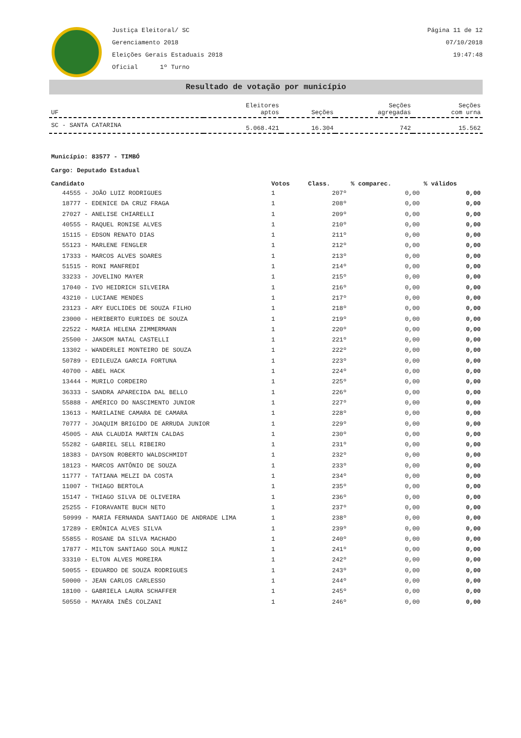Justiça Eleitoral/ SC
Gerenciamento 2018
Eleições Gerais Estaduais 2018
Oficial 1º Turno
Página 11 de 12
07/10/2018
19:47:48
Resultado de votação por município
| UF | Eleitores aptos | Seções | Seções agregadas | Seções com urna |
| --- | --- | --- | --- | --- |
| SC - SANTA CATARINA | 5.068.421 | 16.304 | 742 | 15.562 |
Município: 83577 - TIMBÓ
Cargo: Deputado Estadual
| Candidato | Votos | Class. | % comparec. | % válidos |
| --- | --- | --- | --- | --- |
| 44555 - JOÃO LUIZ RODRIGUES | 1 | 207º | 0,00 | 0,00 |
| 18777 - EDENICE DA CRUZ FRAGA | 1 | 208º | 0,00 | 0,00 |
| 27027 - ANELISE CHIARELLI | 1 | 209º | 0,00 | 0,00 |
| 40555 - RAQUEL RONISE ALVES | 1 | 210º | 0,00 | 0,00 |
| 15115 - EDSON RENATO DIAS | 1 | 211º | 0,00 | 0,00 |
| 55123 - MARLENE FENGLER | 1 | 212º | 0,00 | 0,00 |
| 17333 - MARCOS ALVES SOARES | 1 | 213º | 0,00 | 0,00 |
| 51515 - RONI MANFREDI | 1 | 214º | 0,00 | 0,00 |
| 33233 - JOVELINO MAYER | 1 | 215º | 0,00 | 0,00 |
| 17040 - IVO HEIDRICH SILVEIRA | 1 | 216º | 0,00 | 0,00 |
| 43210 - LUCIANE MENDES | 1 | 217º | 0,00 | 0,00 |
| 23123 - ARY EUCLIDES DE SOUZA FILHO | 1 | 218º | 0,00 | 0,00 |
| 23000 - HERIBERTO EURIDES DE SOUZA | 1 | 219º | 0,00 | 0,00 |
| 22522 - MARIA HELENA ZIMMERMANN | 1 | 220º | 0,00 | 0,00 |
| 25500 - JAKSOM NATAL CASTELLI | 1 | 221º | 0,00 | 0,00 |
| 13302 - WANDERLEI MONTEIRO DE SOUZA | 1 | 222º | 0,00 | 0,00 |
| 50789 - EDILEUZA GARCIA FORTUNA | 1 | 223º | 0,00 | 0,00 |
| 40700 - ABEL HACK | 1 | 224º | 0,00 | 0,00 |
| 13444 - MURILO CORDEIRO | 1 | 225º | 0,00 | 0,00 |
| 36333 - SANDRA APARECIDA DAL BELLO | 1 | 226º | 0,00 | 0,00 |
| 55888 - AMÉRICO DO NASCIMENTO JUNIOR | 1 | 227º | 0,00 | 0,00 |
| 13613 - MARILAINE CAMARA DE CAMARA | 1 | 228º | 0,00 | 0,00 |
| 70777 - JOAQUIM BRIGIDO DE ARRUDA JUNIOR | 1 | 229º | 0,00 | 0,00 |
| 45005 - ANA CLAUDIA MARTIN CALDAS | 1 | 230º | 0,00 | 0,00 |
| 55282 - GABRIEL SELL RIBEIRO | 1 | 231º | 0,00 | 0,00 |
| 18383 - DAYSON ROBERTO WALDSCHMIDT | 1 | 232º | 0,00 | 0,00 |
| 18123 - MARCOS ANTÔNIO DE SOUZA | 1 | 233º | 0,00 | 0,00 |
| 11777 - TATIANA MELZI DA COSTA | 1 | 234º | 0,00 | 0,00 |
| 11007 - THIAGO BERTOLA | 1 | 235º | 0,00 | 0,00 |
| 15147 - THIAGO SILVA DE OLIVEIRA | 1 | 236º | 0,00 | 0,00 |
| 25255 - FIORAVANTE BUCH NETO | 1 | 237º | 0,00 | 0,00 |
| 50999 - MARIA FERNANDA SANTIAGO DE ANDRADE LIMA | 1 | 238º | 0,00 | 0,00 |
| 17289 - ERÔNICA ALVES SILVA | 1 | 239º | 0,00 | 0,00 |
| 55855 - ROSANE DA SILVA MACHADO | 1 | 240º | 0,00 | 0,00 |
| 17877 - MILTON SANTIAGO SOLA MUNIZ | 1 | 241º | 0,00 | 0,00 |
| 33310 - ELTON ALVES MOREIRA | 1 | 242º | 0,00 | 0,00 |
| 50055 - EDUARDO DE SOUZA RODRIGUES | 1 | 243º | 0,00 | 0,00 |
| 50000 - JEAN CARLOS CARLESSO | 1 | 244º | 0,00 | 0,00 |
| 18100 - GABRIELA LAURA SCHAFFER | 1 | 245º | 0,00 | 0,00 |
| 50550 - MAYARA INÊS COLZANI | 1 | 246º | 0,00 | 0,00 |